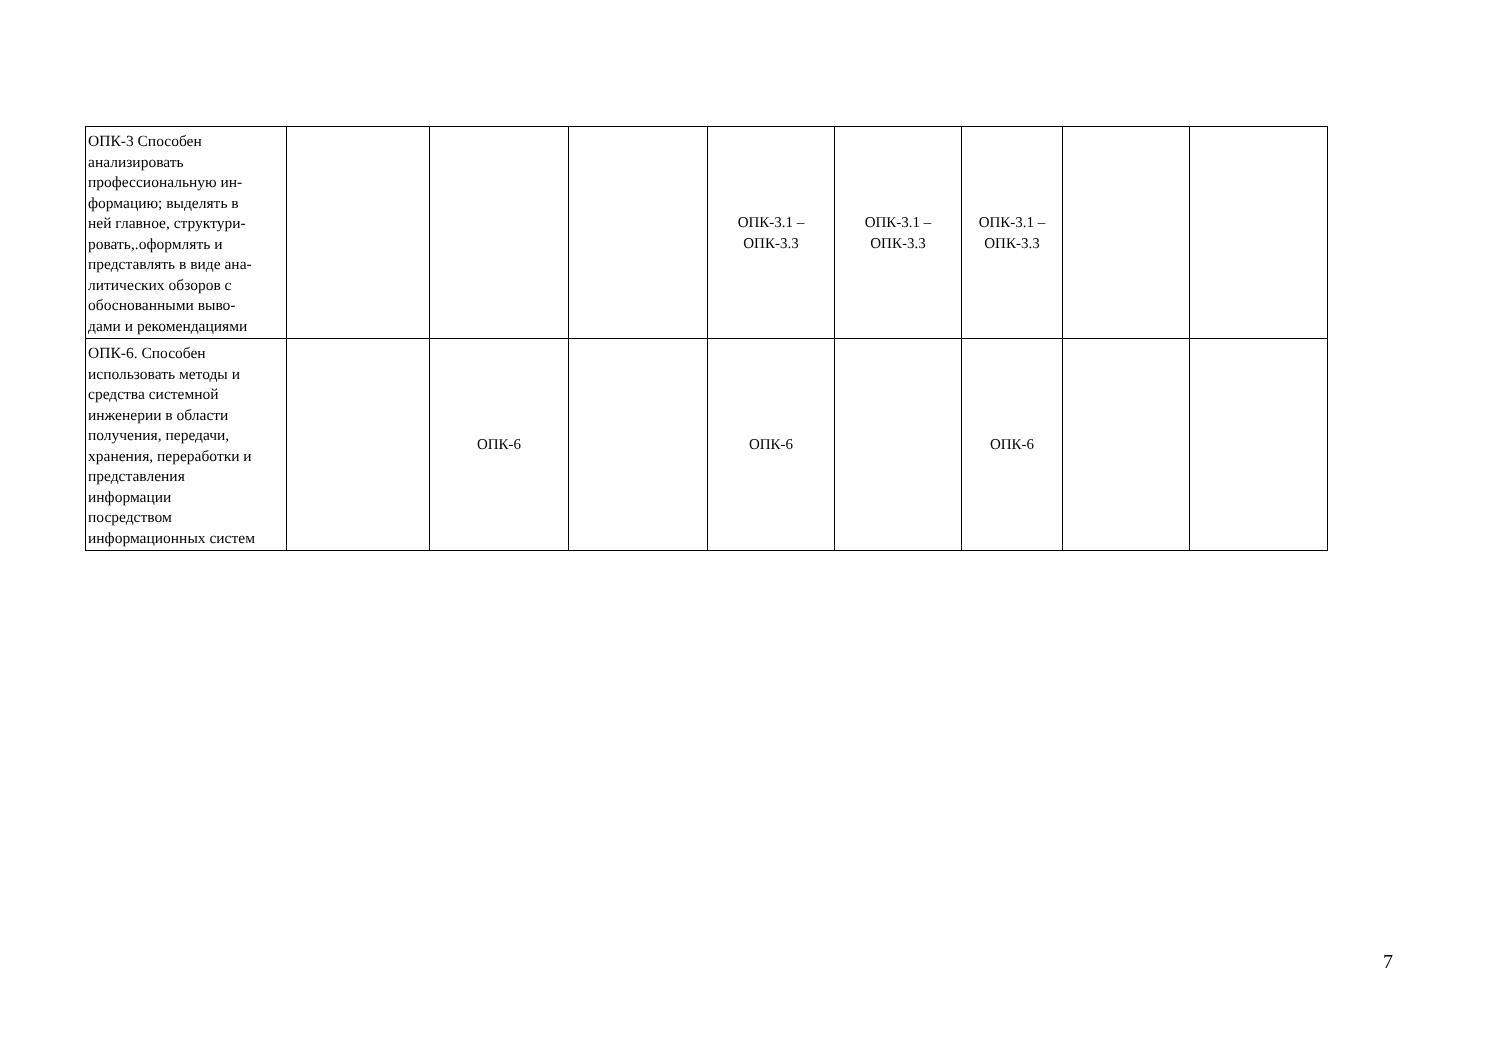| ОПК-3 Способен анализировать профессиональную ин- формацию; выделять в ней главное, структури- ровать,.оформлять и представлять в виде ана- литических обзоров с обоснованными выво- дами и рекомендациями | | | | ОПК-3.1 –ОПК-3.3 | ОПК-3.1 –ОПК-3.3 | ОПК-3.1 – ОПК-3.3 | | |
| ОПК-6. Способен использовать методы и средства системной инженерии в области получения, передачи, хранения, переработки и представления информации посредством информационных систем | | ОПК-6 | | ОПК-6 | | ОПК-6 | | |
7